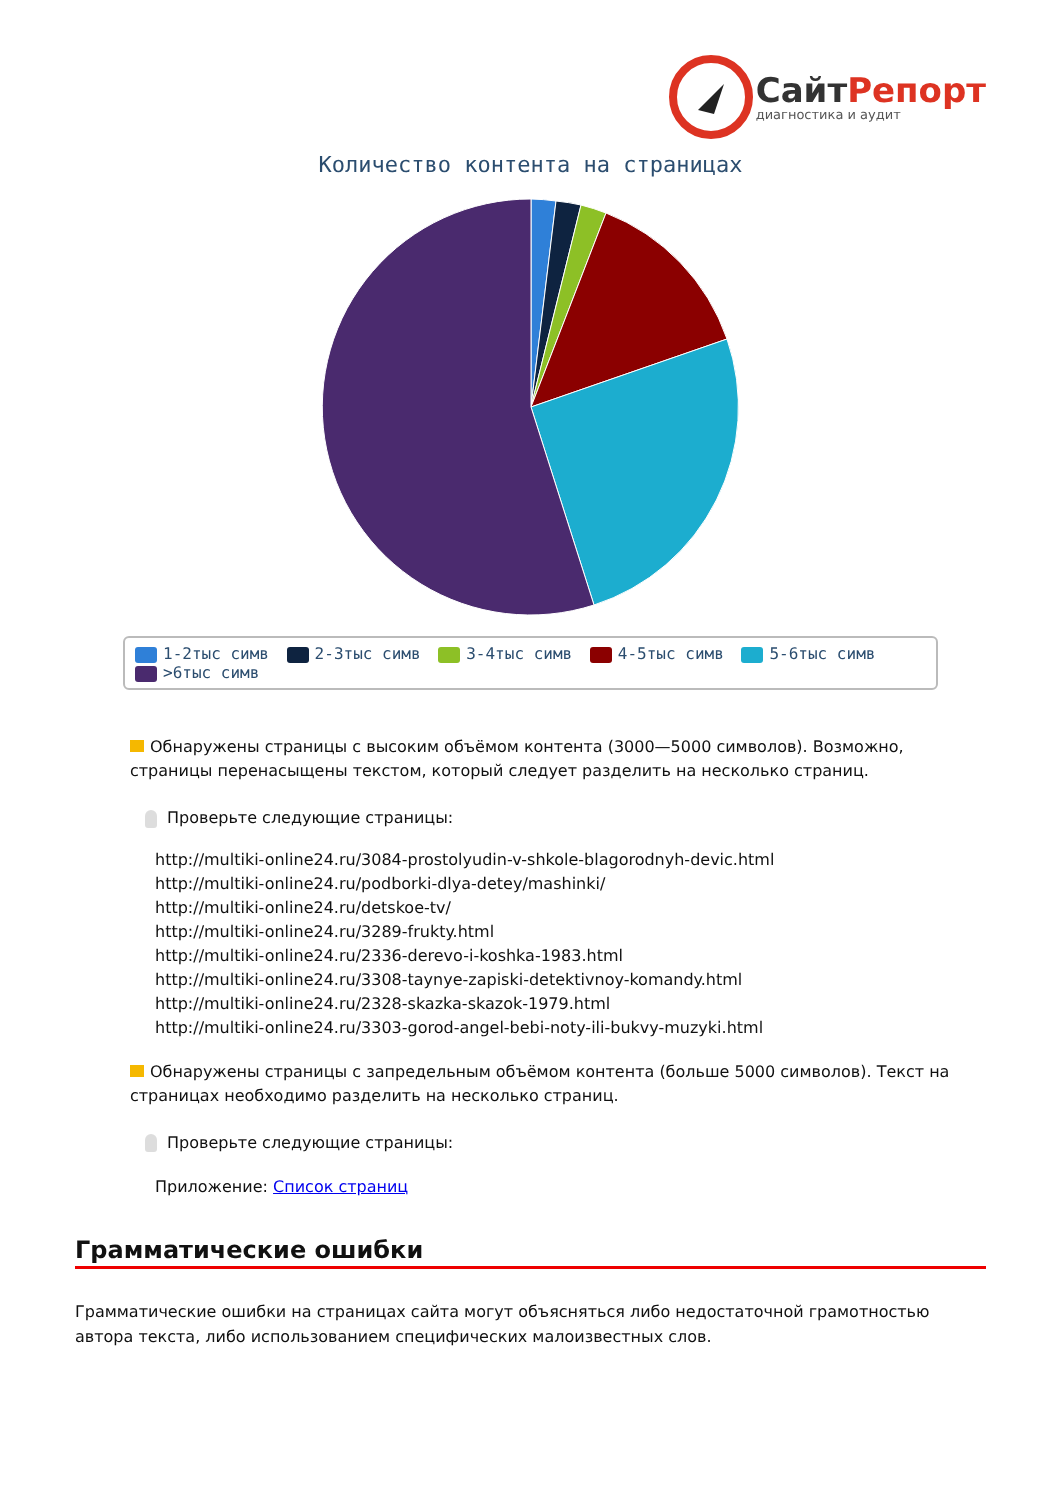СайтРепорт
диагностика и аудит
Количество контента на страницах
1-2тыс симв 2-3тыс симв 3-4тыс симв 4-5тыс симв 5-6тыс симв
>6тыс симв
Обнаружены страницы с высоким объёмом контента (3000—5000 символов). Возможно, страницы перенасыщены текстом, который следует разделить на несколько страниц.
Проверьте следующие страницы:
http://multiki-online24.ru/3084-prostolyudin-v-shkole-blagorodnyh-devic.html
http://multiki-online24.ru/podborki-dlya-detey/mashinki/
http://multiki-online24.ru/detskoe-tv/
http://multiki-online24.ru/3289-frukty.html
http://multiki-online24.ru/2336-derevo-i-koshka-1983.html
http://multiki-online24.ru/3308-taynye-zapiski-detektivnoy-komandy.html
http://multiki-online24.ru/2328-skazka-skazok-1979.html
http://multiki-online24.ru/3303-gorod-angel-bebi-noty-ili-bukvy-muzyki.html
Обнаружены страницы с запредельным объёмом контента (больше 5000 символов). Текст на страницах необходимо разделить на несколько страниц.
Проверьте следующие страницы:
Приложение: Список страниц
Грамматические ошибки
Грамматические ошибки на страницах сайта могут объясняться либо недостаточной грамотностью автора текста, либо использованием специфических малоизвестных слов.